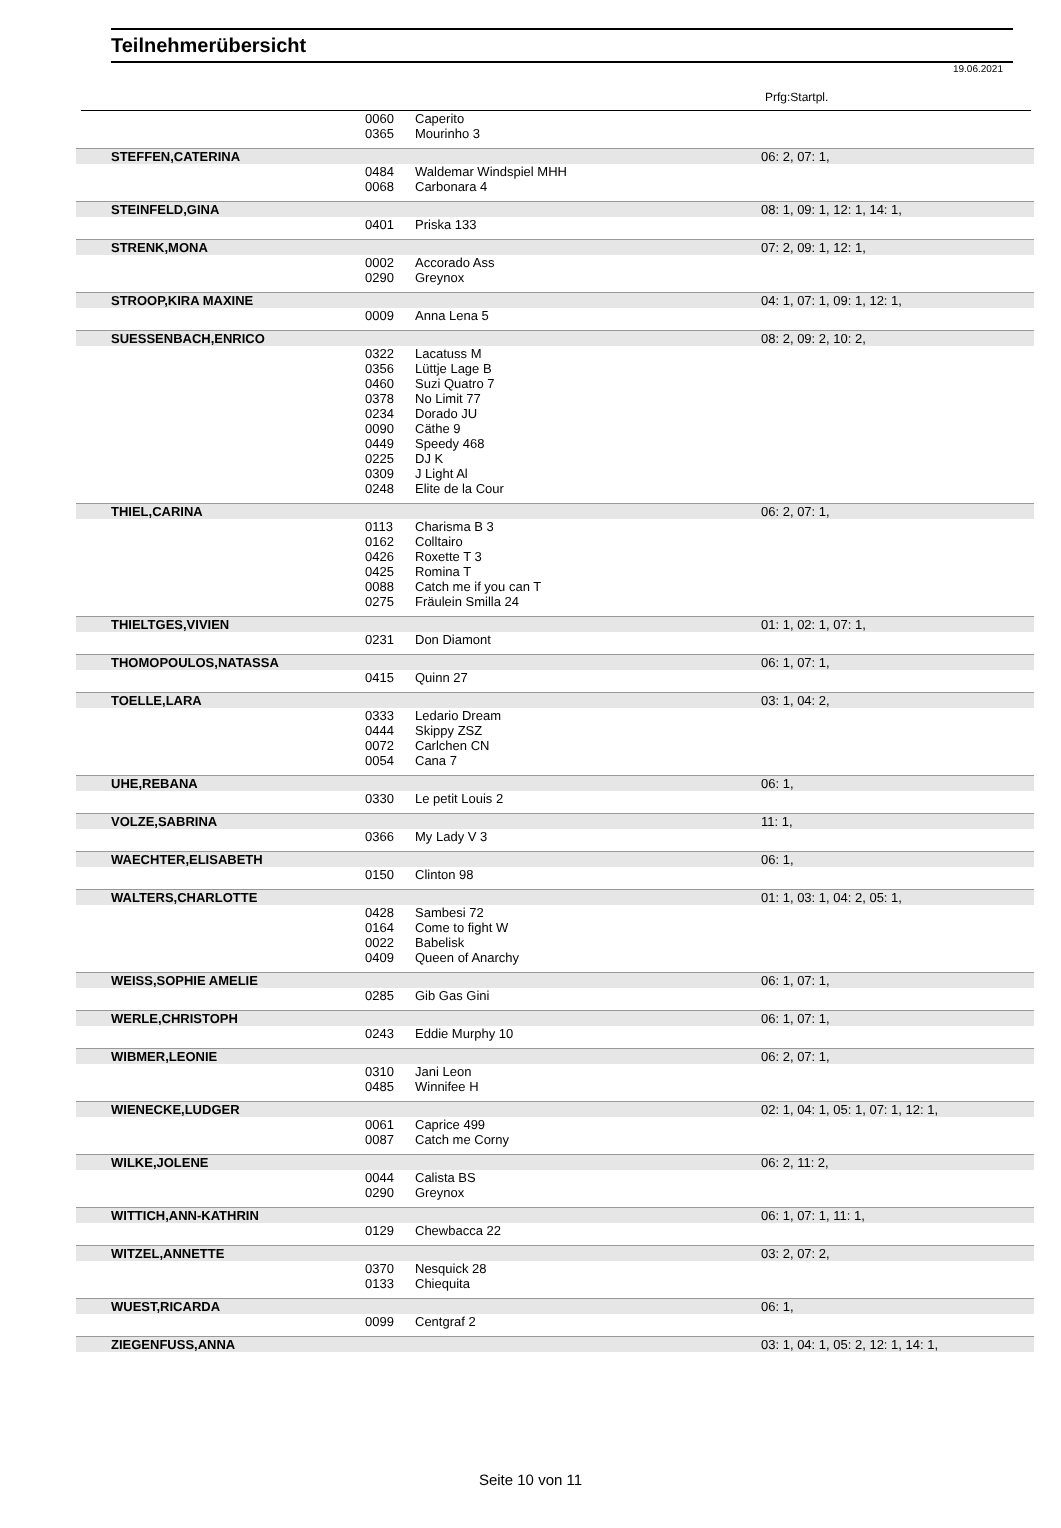Teilnehmerübersicht
19.06.2021
Prfg:Startpl.
| | 0060 | Caperito | |
| | 0365 | Mourinho 3 | |
| STEFFEN,CATERINA | | | 06: 2, 07: 1, |
| | 0484 | Waldemar Windspiel MHH | |
| | 0068 | Carbonara 4 | |
| STEINFELD,GINA | | | 08: 1, 09: 1, 12: 1, 14: 1, |
| | 0401 | Priska 133 | |
| STRENK,MONA | | | 07: 2, 09: 1, 12: 1, |
| | 0002 | Accorado Ass | |
| | 0290 | Greynox | |
| STROOP,KIRA MAXINE | | | 04: 1, 07: 1, 09: 1, 12: 1, |
| | 0009 | Anna Lena 5 | |
| SUESSENBACH,ENRICO | | | 08: 2, 09: 2, 10: 2, |
| | 0322 | Lacatuss M | |
| | 0356 | Lüttje Lage B | |
| | 0460 | Suzi Quatro 7 | |
| | 0378 | No Limit 77 | |
| | 0234 | Dorado JU | |
| | 0090 | Cäthe 9 | |
| | 0449 | Speedy 468 | |
| | 0225 | DJ K | |
| | 0309 | J Light Al | |
| | 0248 | Elite de la Cour | |
| THIEL,CARINA | | | 06: 2, 07: 1, |
| | 0113 | Charisma B 3 | |
| | 0162 | Colltairo | |
| | 0426 | Roxette T 3 | |
| | 0425 | Romina T | |
| | 0088 | Catch me if you can T | |
| | 0275 | Fräulein Smilla 24 | |
| THIELTGES,VIVIEN | | | 01: 1, 02: 1, 07: 1, |
| | 0231 | Don Diamont | |
| THOMOPOULOS,NATASSA | | | 06: 1, 07: 1, |
| | 0415 | Quinn 27 | |
| TOELLE,LARA | | | 03: 1, 04: 2, |
| | 0333 | Ledario Dream | |
| | 0444 | Skippy ZSZ | |
| | 0072 | Carlchen CN | |
| | 0054 | Cana 7 | |
| UHE,REBANA | | | 06: 1, |
| | 0330 | Le petit Louis 2 | |
| VOLZE,SABRINA | | | 11: 1, |
| | 0366 | My Lady V 3 | |
| WAECHTER,ELISABETH | | | 06: 1, |
| | 0150 | Clinton 98 | |
| WALTERS,CHARLOTTE | | | 01: 1, 03: 1, 04: 2, 05: 1, |
| | 0428 | Sambesi 72 | |
| | 0164 | Come to fight W | |
| | 0022 | Babelisk | |
| | 0409 | Queen of Anarchy | |
| WEISS,SOPHIE AMELIE | | | 06: 1, 07: 1, |
| | 0285 | Gib Gas Gini | |
| WERLE,CHRISTOPH | | | 06: 1, 07: 1, |
| | 0243 | Eddie Murphy 10 | |
| WIBMER,LEONIE | | | 06: 2, 07: 1, |
| | 0310 | Jani Leon | |
| | 0485 | Winnifee H | |
| WIENECKE,LUDGER | | | 02: 1, 04: 1, 05: 1, 07: 1, 12: 1, |
| | 0061 | Caprice 499 | |
| | 0087 | Catch me Corny | |
| WILKE,JOLENE | | | 06: 2, 11: 2, |
| | 0044 | Calista BS | |
| | 0290 | Greynox | |
| WITTICH,ANN-KATHRIN | | | 06: 1, 07: 1, 11: 1, |
| | 0129 | Chewbacca 22 | |
| WITZEL,ANNETTE | | | 03: 2, 07: 2, |
| | 0370 | Nesquick 28 | |
| | 0133 | Chiequita | |
| WUEST,RICARDA | | | 06: 1, |
| | 0099 | Centgraf 2 | |
| ZIEGENFUSS,ANNA | | | 03: 1, 04: 1, 05: 2, 12: 1, 14: 1, |
Seite 10 von 11